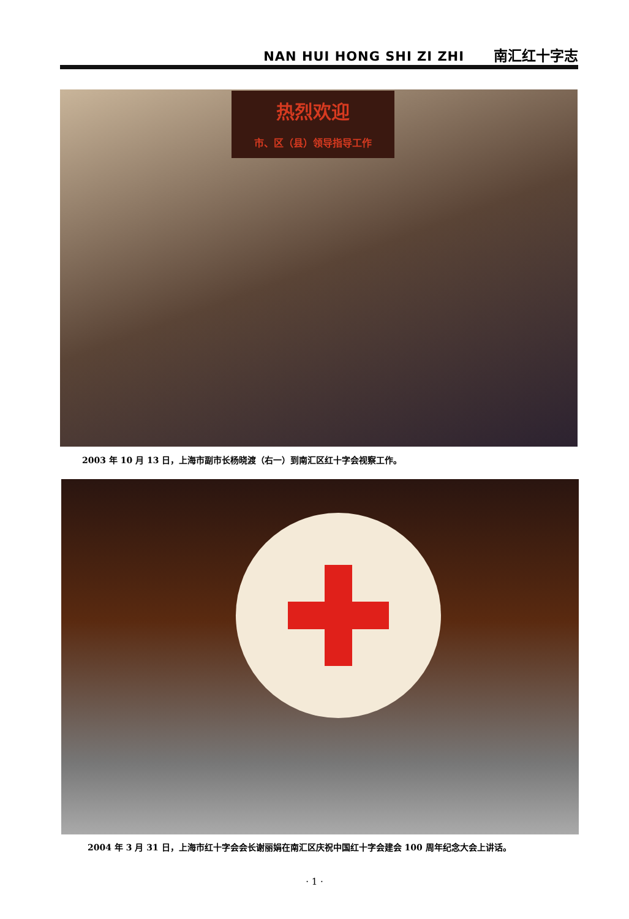NAN HUI HONG SHI ZI ZHI 南汇红十字志
热烈欢迎
市、区（县）领导指导工作
2003 年 10 月 13 日，上海市副市长杨晓渡（右一）到南汇区红十字会视察工作。
2004 年 3 月 31 日，上海市红十字会会长谢丽娟在南汇区庆祝中国红十字会建会 100 周年纪念大会上讲话。
· 1 ·